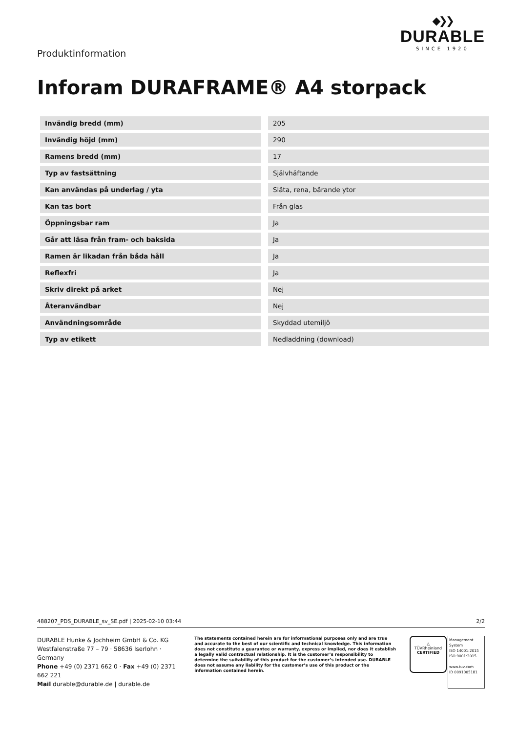Produktinformation
◆❯❯
DURABLE
SINCE 1920
Inforam DURAFRAME® A4 storpack
| Invändig bredd (mm) | 205 |
| Invändig höjd (mm) | 290 |
| Ramens bredd (mm) | 17 |
| Typ av fastsättning | Självhäftande |
| Kan användas på underlag / yta | Släta, rena, bärande ytor |
| Kan tas bort | Från glas |
| Öppningsbar ram | Ja |
| Går att läsa från fram- och baksida | Ja |
| Ramen är likadan från båda håll | Ja |
| Reflexfri | Ja |
| Skriv direkt på arket | Nej |
| Återanvändbar | Nej |
| Användningsområde | Skyddad utemiljö |
| Typ av etikett | Nedladdning (download) |
488207_PDS_DURABLE_sv_SE.pdf | 2025-02-10 03:44 2/2
DURABLE Hunke & Jochheim GmbH & Co. KG
Westfalenstraße 77 – 79 · 58636 Iserlohn · Germany
Phone +49 (0) 2371 662 0 · Fax +49 (0) 2371 662 221
Mail durable@durable.de | durable.de
The statements contained herein are for informational purposes only and are true and accurate to the best of our scientific and technical knowledge. This information does not constitute a guarantee or warranty, express or implied, nor does it establish a legally valid contractual relationship. It is the customer’s responsibility to determine the suitability of this product for the customer’s intended use. DURABLE does not assume any liability for the customer’s use of this product or the information contained herein.
△
TÜVRheinland
CERTIFIED
Management System
ISO 14001:2015
ISO 9001:2015
www.tuv.com
ID 0091005181